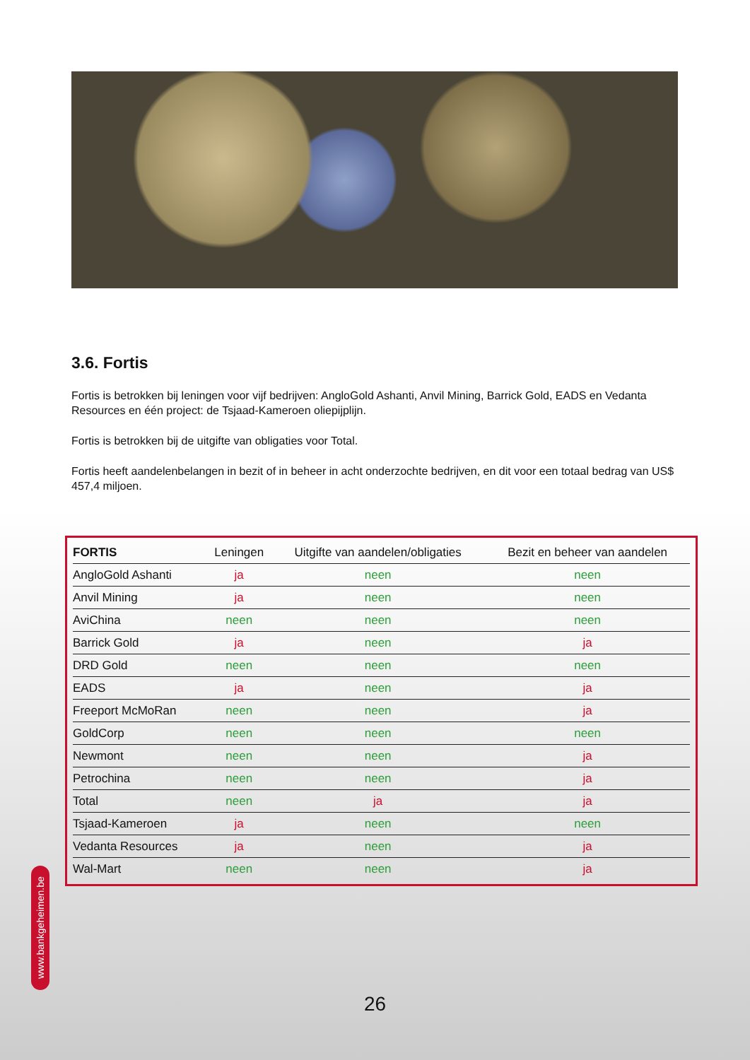3.6. Fortis
Fortis is betrokken bij leningen voor vijf bedrijven: AngloGold Ashanti, Anvil Mining, Barrick Gold, EADS en Vedanta Resources en één project: de Tsjaad-Kameroen oliepijplijn.
Fortis is betrokken bij de uitgifte van obligaties voor Total.
Fortis heeft aandelenbelangen in bezit of in beheer in acht onderzochte bedrijven, en dit voor een totaal bedrag van US$ 457,4 miljoen.
| FORTIS | Leningen | Uitgifte van aandelen/obligaties | Bezit en beheer van aandelen |
| --- | --- | --- | --- |
| AngloGold Ashanti | ja | neen | neen |
| Anvil Mining | ja | neen | neen |
| AviChina | neen | neen | neen |
| Barrick Gold | ja | neen | ja |
| DRD Gold | neen | neen | neen |
| EADS | ja | neen | ja |
| Freeport McMoRan | neen | neen | ja |
| GoldCorp | neen | neen | neen |
| Newmont | neen | neen | ja |
| Petrochina | neen | neen | ja |
| Total | neen | ja | ja |
| Tsjaad-Kameroen | ja | neen | neen |
| Vedanta Resources | ja | neen | ja |
| Wal-Mart | neen | neen | ja |
www.bankgeheimen.be
26